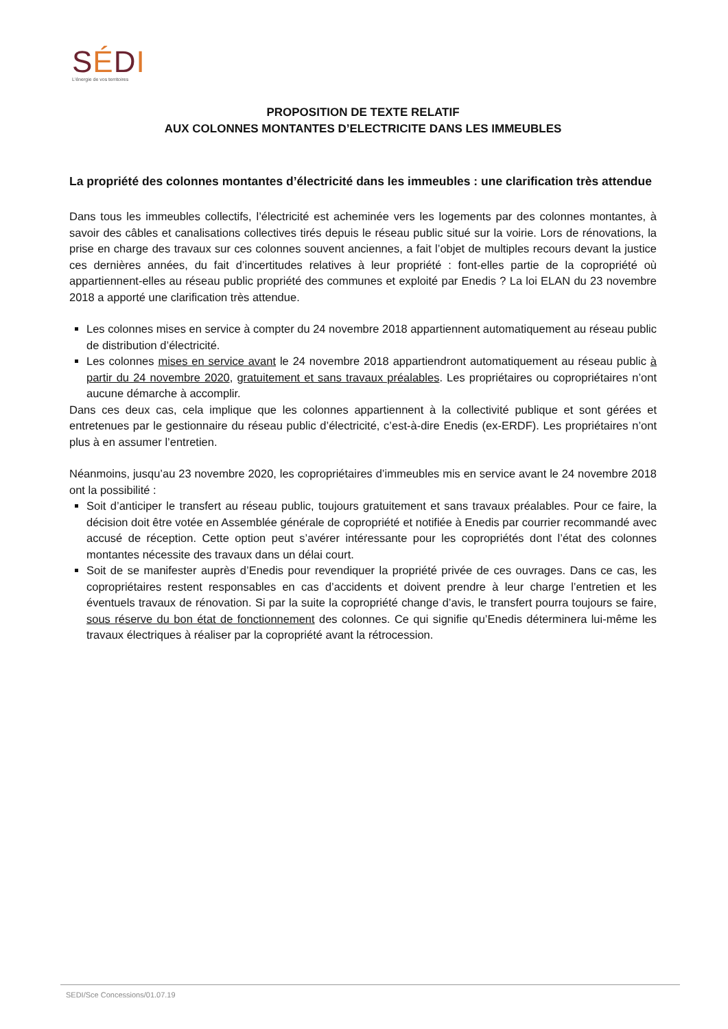SÉDI
L'énergie de vos territoires
PROPOSITION DE TEXTE RELATIF
AUX COLONNES MONTANTES D’ELECTRICITE DANS LES IMMEUBLES
La propriété des colonnes montantes d’électricité dans les immeubles : une clarification très attendue
Dans tous les immeubles collectifs, l’électricité est acheminée vers les logements par des colonnes montantes, à savoir des câbles et canalisations collectives tirés depuis le réseau public situé sur la voirie. Lors de rénovations, la prise en charge des travaux sur ces colonnes souvent anciennes, a fait l’objet de multiples recours devant la justice ces dernières années, du fait d’incertitudes relatives à leur propriété : font-elles partie de la copropriété où appartiennent-elles au réseau public propriété des communes et exploité par Enedis ? La loi ELAN du 23 novembre 2018 a apporté une clarification très attendue.
Les colonnes mises en service à compter du 24 novembre 2018 appartiennent automatiquement au réseau public de distribution d’électricité.
Les colonnes mises en service avant le 24 novembre 2018 appartiendront automatiquement au réseau public à partir du 24 novembre 2020, gratuitement et sans travaux préalables. Les propriétaires ou copropriétaires n’ont aucune démarche à accomplir.
Dans ces deux cas, cela implique que les colonnes appartiennent à la collectivité publique et sont gérées et entretenues par le gestionnaire du réseau public d’électricité, c’est-à-dire Enedis (ex-ERDF). Les propriétaires n’ont plus à en assumer l’entretien.
Néanmoins, jusqu’au 23 novembre 2020, les copropriétaires d’immeubles mis en service avant le 24 novembre 2018 ont la possibilité :
Soit d’anticiper le transfert au réseau public, toujours gratuitement et sans travaux préalables. Pour ce faire, la décision doit être votée en Assemblée générale de copropriété et notifiée à Enedis par courrier recommandé avec accusé de réception. Cette option peut s’avérer intéressante pour les copropriétés dont l’état des colonnes montantes nécessite des travaux dans un délai court.
Soit de se manifester auprès d’Enedis pour revendiquer la propriété privée de ces ouvrages. Dans ce cas, les copropriétaires restent responsables en cas d’accidents et doivent prendre à leur charge l’entretien et les éventuels travaux de rénovation. Si par la suite la copropriété change d’avis, le transfert pourra toujours se faire, sous réserve du bon état de fonctionnement des colonnes. Ce qui signifie qu’Enedis déterminera lui-même les travaux électriques à réaliser par la copropriété avant la rétrocession.
SEDI/Sce Concessions/01.07.19